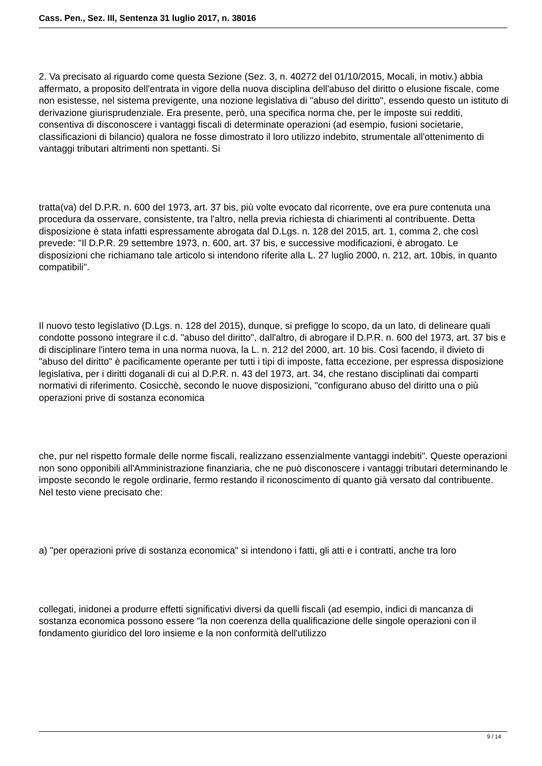Cass. Pen., Sez. III, Sentenza 31 luglio 2017, n. 38016
2. Va precisato al riguardo come questa Sezione (Sez. 3, n. 40272 del 01/10/2015, Mocali, in motiv.) abbia affermato, a proposito dell'entrata in vigore della nuova disciplina dell'abuso del diritto o elusione fiscale, come non esistesse, nel sistema previgente, una nozione legislativa di "abuso del diritto", essendo questo un istituto di derivazione giurisprudenziale. Era presente, però, una specifica norma che, per le imposte sui redditi, consentiva di disconoscere i vantaggi fiscali di determinate operazioni (ad esempio, fusioni societarie, classificazioni di bilancio) qualora ne fosse dimostrato il loro utilizzo indebito, strumentale all'ottenimento di vantaggi tributari altrimenti non spettanti. Si
tratta(va) del D.P.R. n. 600 del 1973, art. 37 bis, più volte evocato dal ricorrente, ove era pure contenuta una procedura da osservare, consistente, tra l'altro, nella previa richiesta di chiarimenti al contribuente. Detta disposizione è stata infatti espressamente abrogata dal D.Lgs. n. 128 del 2015, art. 1, comma 2, che così prevede: "Il D.P.R. 29 settembre 1973, n. 600, art. 37 bis, e successive modificazioni, è abrogato. Le disposizioni che richiamano tale articolo si intendono riferite alla L. 27 luglio 2000, n. 212, art. 10bis, in quanto compatibili".
Il nuovo testo legislativo (D.Lgs. n. 128 del 2015), dunque, si prefigge lo scopo, da un lato, di delineare quali condotte possono integrare il c.d. "abuso del diritto", dall'altro, di abrogare il D.P.R. n. 600 del 1973, art. 37 bis e di disciplinare l'intero tema in una norma nuova, la L. n. 212 del 2000, art. 10 bis. Così facendo, il divieto di "abuso del diritto" è pacificamente operante per tutti i tipi di imposte, fatta eccezione, per espressa disposizione legislativa, per i diritti doganali di cui al D.P.R. n. 43 del 1973, art. 34, che restano disciplinati dai comparti normativi di riferimento. Cosicchè, secondo le nuove disposizioni, "configurano abuso del diritto una o più operazioni prive di sostanza economica
che, pur nel rispetto formale delle norme fiscali, realizzano essenzialmente vantaggi indebiti". Queste operazioni non sono opponibili all'Amministrazione finanziaria, che ne può disconoscere i vantaggi tributari determinando le imposte secondo le regole ordinarie, fermo restando il riconoscimento di quanto già versato dal contribuente. Nel testo viene precisato che:
a) "per operazioni prive di sostanza economica" si intendono i fatti, gli atti e i contratti, anche tra loro
collegati, inidonei a produrre effetti significativi diversi da quelli fiscali (ad esempio, indici di mancanza di sostanza economica possono essere "la non coerenza della qualificazione delle singole operazioni con il fondamento giuridico del loro insieme e la non conformità dell'utilizzo
9 / 14